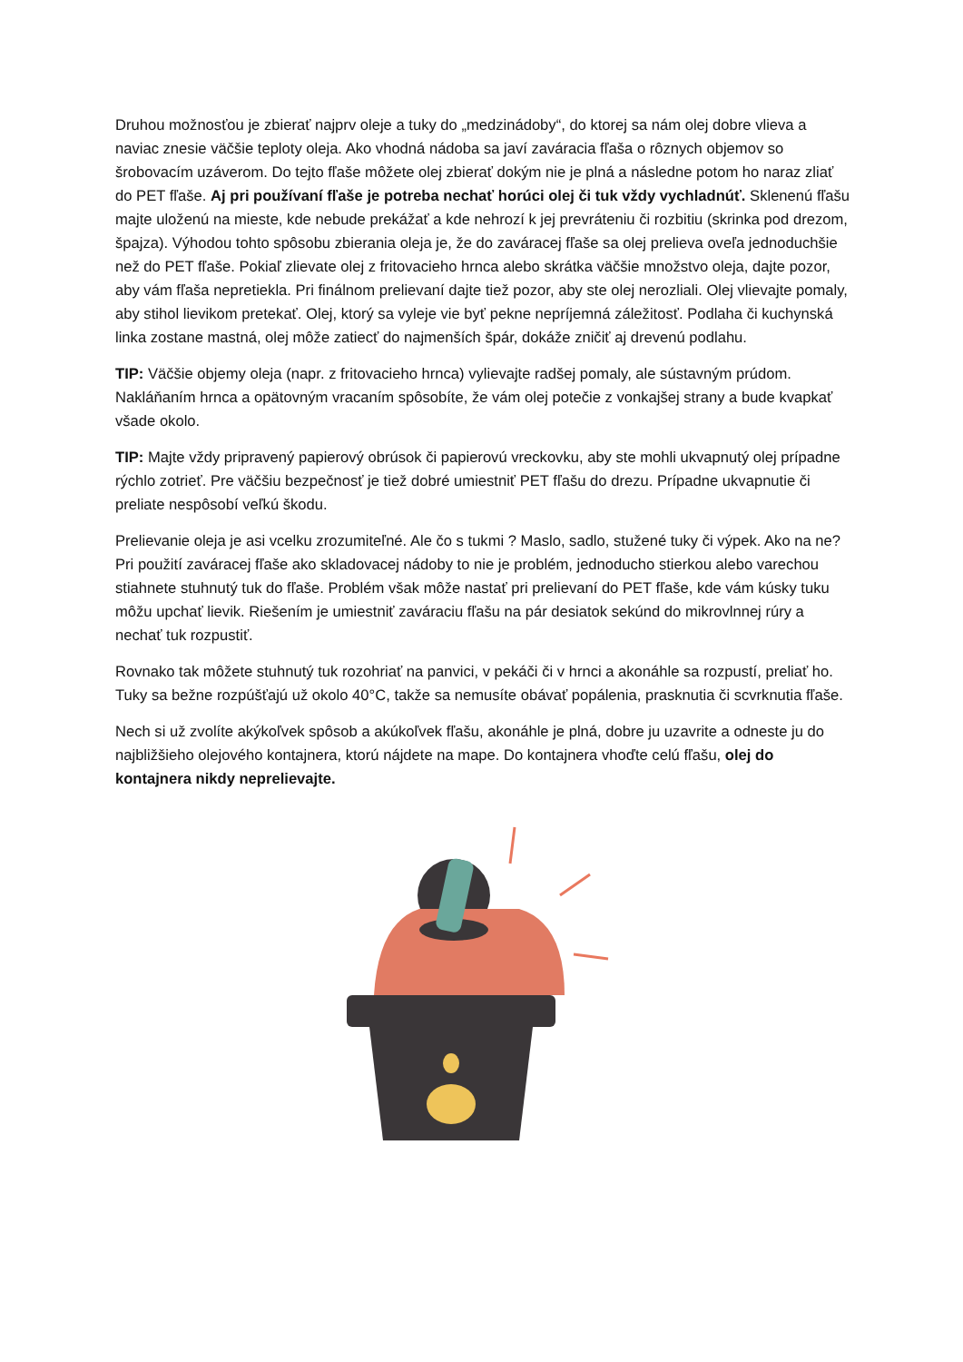Druhou možnosťou je zbierať najprv oleje a tuky do „medzinádoby“, do ktorej sa nám olej dobre vlieva a naviac znesie väčšie teploty oleja. Ako vhodná nádoba sa javí zaváracia fľaša o rôznych objemov so šrobovacím uzáverom. Do tejto fľaše môžete olej zbierať dokým nie je plná a následne potom ho naraz zliať do PET fľaše. Aj pri používaní fľaše je potreba nechať horúci olej či tuk vždy vychladnúť. Sklenenú fľašu majte uloženú na mieste, kde nebude prekážať a kde nehrozí k jej prevráteniu či rozbitiu (skrinka pod drezom, špajza). Výhodou tohto spôsobu zbierania oleja je, že do zaváracej fľaše sa olej prelieva oveľa jednoduchšie než do PET fľaše. Pokiaľ zlievate olej z fritovacieho hrnca alebo skrátka väčšie množstvo oleja, dajte pozor, aby vám fľaša nepretiekla. Pri finálnom prelievaní dajte tiež pozor, aby ste olej nerozliali. Olej vlievajte pomaly, aby stihol lievikom pretekať. Olej, ktorý sa vyleje vie byť pekne nepríjemná záležitosť. Podlaha či kuchynská linka zostane mastná, olej môže zatiecť do najmenších špár, dokáže zničiť aj drevenú podlahu.
TIP: Väčšie objemy oleja (napr. z fritovacieho hrnca) vylievajte radšej pomaly, ale sústavným prúdom. Nakláňaním hrnca a opätovným vracaním spôsobíte, že vám olej potečie z vonkajšej strany a bude kvapkať všade okolo.
TIP: Majte vždy pripravený papierový obrúsok či papierovú vreckovku, aby ste mohli ukvapnutý olej prípadne rýchlo zotrieť. Pre väčšiu bezpečnosť je tiež dobré umiestniť PET fľašu do drezu. Prípadne ukvapnutie či preliate nespôsobí veľkú škodu.
Prelievanie oleja je asi vcelku zrozumiteľné. Ale čo s tukmi ? Maslo, sadlo, stužené tuky či výpek. Ako na ne? Pri použití zaváracej fľaše ako skladovacej nádoby to nie je problém, jednoducho stierkou alebo varechou stiahnete stuhnutý tuk do fľaše. Problém však môže nastať pri prelievaní do PET fľaše, kde vám kúsky tuku môžu upchať lievik. Riešením je umiestniť zaváraciu fľašu na pár desiatok sekúnd do mikrovlnnej rúry a nechať tuk rozpustiť.
Rovnako tak môžete stuhnutý tuk rozohriať na panvici, v pekáči či v hrnci a akonáhle sa rozpustí, preliať ho. Tuky sa bežne rozpúšťajú už okolo 40°C, takže sa nemusíte obávať popálenia, prasknutia či scvrknutia fľaše.
Nech si už zvolíte akýkoľvek spôsob a akúkoľvek fľašu, akonáhle je plná, dobre ju uzavrite a odneste ju do najbližšieho olejového kontajnera, ktorú nájdete na mape. Do kontajnera vhoďte celú fľašu, olej do kontajnera nikdy neprelievajte.